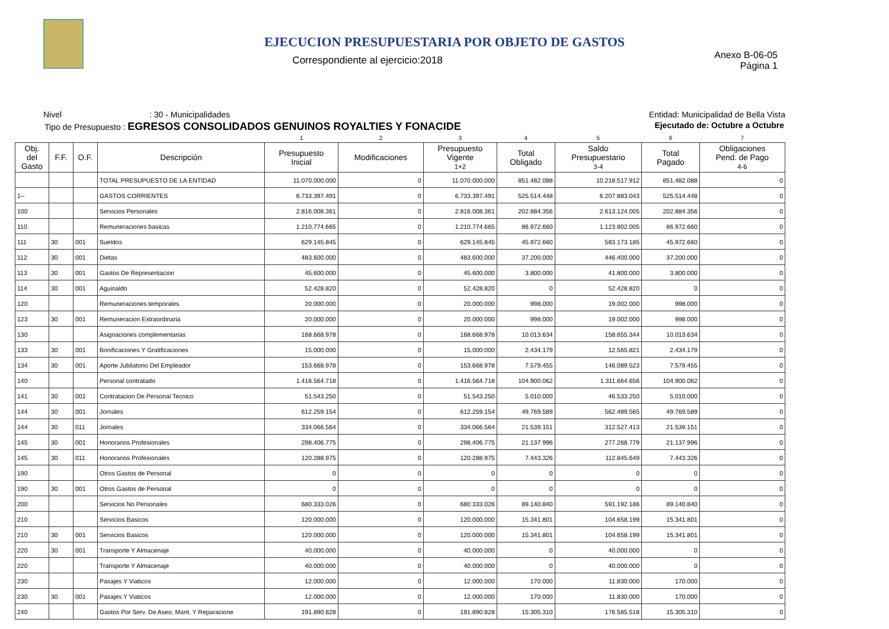EJECUCION PRESUPUESTARIA POR OBJETO DE GASTOS
Correspondiente al ejercicio:2018
Anexo B-06-05
Página 1
Nivel : 30 - Municipalidades Entidad: Municipalidad de Bella Vista
Tipo de Presupuesto : EGRESOS CONSOLIDADOS GENUINOS ROYALTIES Y FONACIDE Ejecutado de: Octubre a Octubre
| | | | | 1 | 2 | 3 | 4 | 5 | 6 | 7 |
| Obj. del Gasto | F.F. | O.F. | Descripción | Presupuesto Inicial | Modificaciones | Presupuesto Vigente 1+2 | Total Obligado | Saldo Presupuestario 3-4 | Total Pagado | Obligaciones Pend. de Pago 4-6 |
| | | | TOTAL PRESUPUESTO DE LA ENTIDAD | 11.070.000.000 | 0 | 11.070.000.000 | 851.482.088 | 10.218.517.912 | 851.482.088 | 0 |
| 1-- | | | GASTOS CORRIENTES | 6.733.397.491 | 0 | 6.733.397.491 | 525.514.448 | 6.207.883.043 | 525.514.448 | 0 |
| 100 | | | Servicios Personales | 2.816.008.361 | 0 | 2.816.008.361 | 202.884.356 | 2.613.124.005 | 202.884.356 | 0 |
| 110 | | | Remuneraciones basicas | 1.210.774.665 | 0 | 1.210.774.665 | 86.972.660 | 1.123.802.005 | 86.972.660 | 0 |
| 111 | 30 | 001 | Sueldos | 629.145.845 | 0 | 629.145.845 | 45.972.660 | 583.173.185 | 45.972.660 | 0 |
| 112 | 30 | 001 | Dietas | 483.600.000 | 0 | 483.600.000 | 37.200.000 | 446.400.000 | 37.200.000 | 0 |
| 113 | 30 | 001 | Gastos De Representacion | 45.600.000 | 0 | 45.600.000 | 3.800.000 | 41.800.000 | 3.800.000 | 0 |
| 114 | 30 | 001 | Aguinaldo | 52.428.820 | 0 | 52.428.820 | 0 | 52.428.820 | 0 | 0 |
| 120 | | | Remuneraciones temporales | 20.000.000 | 0 | 20.000.000 | 998.000 | 19.002.000 | 998.000 | 0 |
| 123 | 30 | 001 | Remuneracion Extraordinaria | 20.000.000 | 0 | 20.000.000 | 998.000 | 19.002.000 | 998.000 | 0 |
| 130 | | | Asignaciones complementarias | 168.668.978 | 0 | 168.668.978 | 10.013.634 | 158.655.344 | 10.013.634 | 0 |
| 133 | 30 | 001 | Bonificaciones Y Gratificaciones | 15.000.000 | 0 | 15.000.000 | 2.434.179 | 12.565.821 | 2.434.179 | 0 |
| 134 | 30 | 001 | Aporte Jubilatorio Del Empleador | 153.668.978 | 0 | 153.668.978 | 7.579.455 | 146.089.523 | 7.579.455 | 0 |
| 140 | | | Personal contratado | 1.416.564.718 | 0 | 1.416.564.718 | 104.900.062 | 1.311.664.656 | 104.900.062 | 0 |
| 141 | 30 | 001 | Contratacion De Personal Tecnico | 51.543.250 | 0 | 51.543.250 | 5.010.000 | 46.533.250 | 5.010.000 | 0 |
| 144 | 30 | 001 | Jornales | 612.259.154 | 0 | 612.259.154 | 49.769.589 | 562.489.565 | 49.769.589 | 0 |
| 144 | 30 | 011 | Jornales | 334.066.564 | 0 | 334.066.564 | 21.539.151 | 312.527.413 | 21.539.151 | 0 |
| 145 | 30 | 001 | Honorarios Profesionales | 298.406.775 | 0 | 298.406.775 | 21.137.996 | 277.268.779 | 21.137.996 | 0 |
| 145 | 30 | 011 | Honorarios Profesionales | 120.288.975 | 0 | 120.288.975 | 7.443.326 | 112.845.649 | 7.443.326 | 0 |
| 190 | | | Otros Gastos de Personal | 0 | 0 | 0 | 0 | 0 | 0 | 0 |
| 190 | 30 | 001 | Otros Gastos de Personal | 0 | 0 | 0 | 0 | 0 | 0 | 0 |
| 200 | | | Servicios No Personales | 680.333.026 | 0 | 680.333.026 | 89.140.840 | 591.192.186 | 89.140.840 | 0 |
| 210 | | | Servicios Basicos | 120.000.000 | 0 | 120.000.000 | 15.341.801 | 104.658.199 | 15.341.801 | 0 |
| 210 | 30 | 001 | Servicios Basicos | 120.000.000 | 0 | 120.000.000 | 15.341.801 | 104.658.199 | 15.341.801 | 0 |
| 220 | 30 | 001 | Transporte Y Almacenaje | 40.000.000 | 0 | 40.000.000 | 0 | 40.000.000 | 0 | 0 |
| 220 | | | Transporte Y Almacenaje | 40.000.000 | 0 | 40.000.000 | 0 | 40.000.000 | 0 | 0 |
| 230 | | | Pasajes Y Viaticos | 12.000.000 | 0 | 12.000.000 | 170.000 | 11.830.000 | 170.000 | 0 |
| 230 | 30 | 001 | Pasajes Y Viaticos | 12.000.000 | 0 | 12.000.000 | 170.000 | 11.830.000 | 170.000 | 0 |
| 240 | | | Gastos Por Serv. De Aseo, Mant. Y Reparacione | 191.890.828 | 0 | 191.890.828 | 15.305.310 | 176.585.518 | 15.305.310 | 0 |